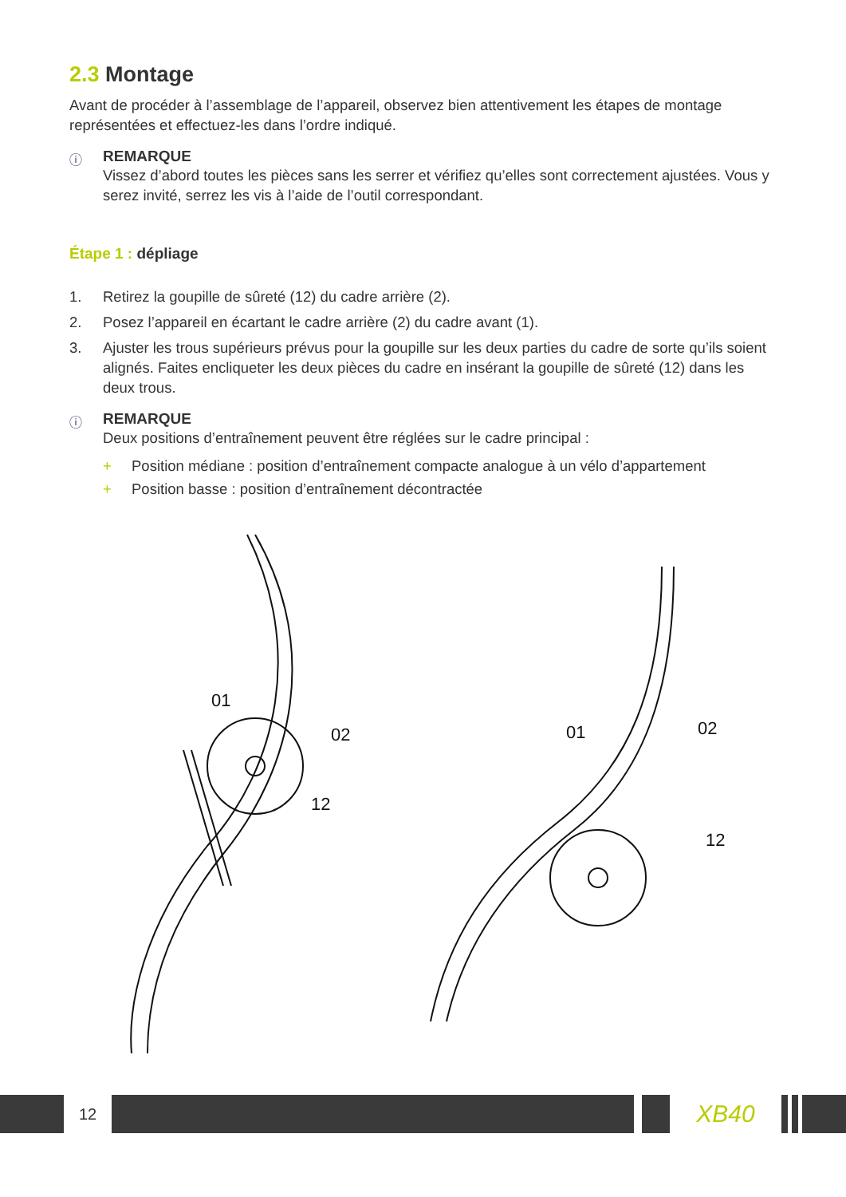2.3 Montage
Avant de procéder à l’assemblage de l’appareil, observez bien attentivement les étapes de montage représentées et effectuez-les dans l’ordre indiqué.
ⓘ REMARQUE
Vissez d’abord toutes les pièces sans les serrer et vérifiez qu’elles sont correctement ajustées. Vous y serez invité, serrez les vis à l’aide de l’outil correspondant.
Étape 1 : dépliage
1. Retirez la goupille de sûreté (12) du cadre arrière (2).
2. Posez l’appareil en écartant le cadre arrière (2) du cadre avant (1).
3. Ajuster les trous supérieurs prévus pour la goupille sur les deux parties du cadre de sorte qu’ils soient alignés. Faites encliqueter les deux pièces du cadre en insérant la goupille de sûreté (12) dans les deux trous.
ⓘ REMARQUE
Deux positions d’entraînement peuvent être réglées sur le cadre principal :
+ Position médiane : position d’entraînement compacte analogue à un vélo d’appartement
+ Position basse : position d’entraînement décontractée
01
02
12
01
02
12
12
XB40